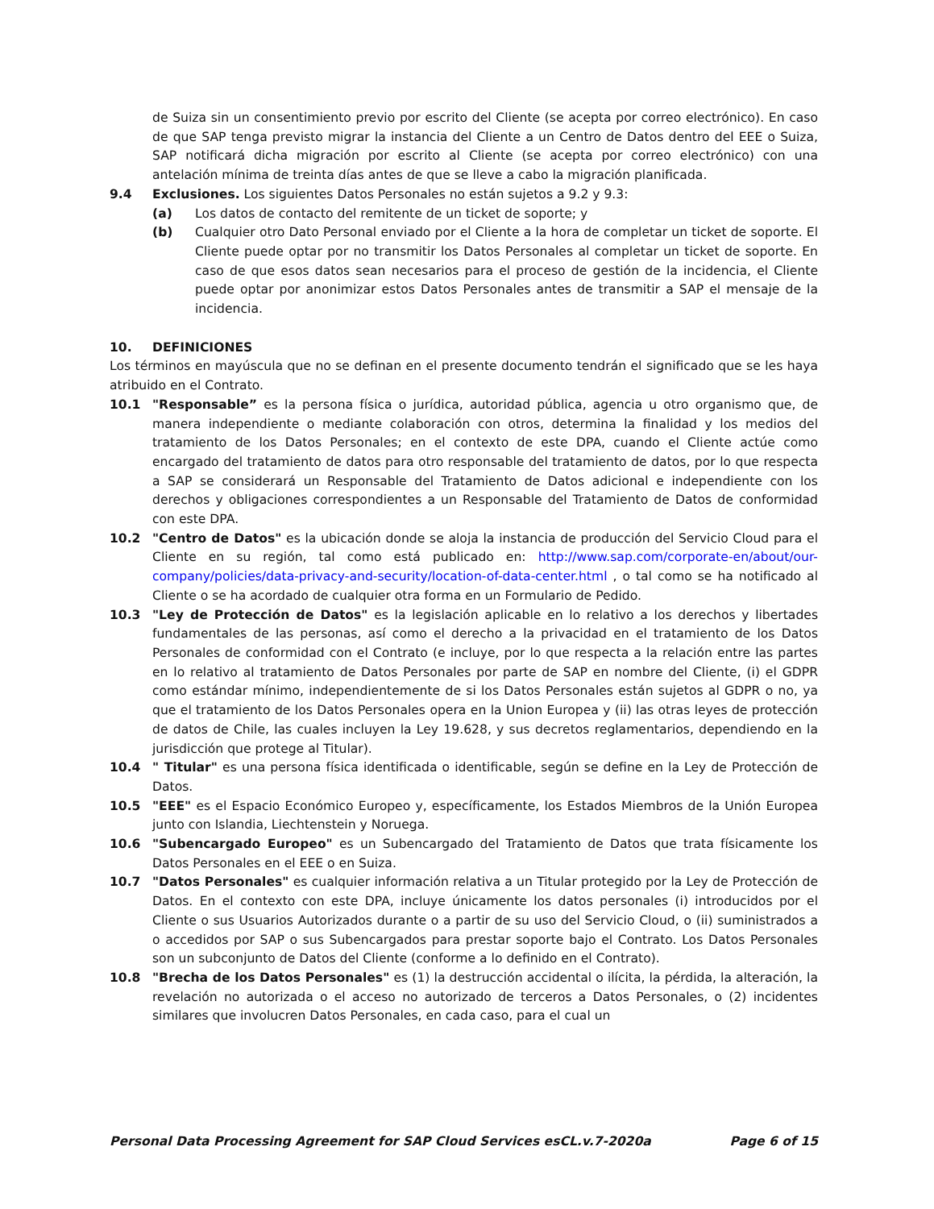de Suiza sin un consentimiento previo por escrito del Cliente (se acepta por correo electrónico). En caso de que SAP tenga previsto migrar la instancia del Cliente a un Centro de Datos dentro del EEE o Suiza, SAP notificará dicha migración por escrito al Cliente (se acepta por correo electrónico) con una antelación mínima de treinta días antes de que se lleve a cabo la migración planificada.
9.4 Exclusiones. Los siguientes Datos Personales no están sujetos a 9.2 y 9.3:
(a) Los datos de contacto del remitente de un ticket de soporte; y
(b) Cualquier otro Dato Personal enviado por el Cliente a la hora de completar un ticket de soporte. El Cliente puede optar por no transmitir los Datos Personales al completar un ticket de soporte. En caso de que esos datos sean necesarios para el proceso de gestión de la incidencia, el Cliente puede optar por anonimizar estos Datos Personales antes de transmitir a SAP el mensaje de la incidencia.
10. DEFINICIONES
Los términos en mayúscula que no se definan en el presente documento tendrán el significado que se les haya atribuido en el Contrato.
10.1 "Responsable” es la persona física o jurídica, autoridad pública, agencia u otro organismo que, de manera independiente o mediante colaboración con otros, determina la finalidad y los medios del tratamiento de los Datos Personales; en el contexto de este DPA, cuando el Cliente actúe como encargado del tratamiento de datos para otro responsable del tratamiento de datos, por lo que respecta a SAP se considerará un Responsable del Tratamiento de Datos adicional e independiente con los derechos y obligaciones correspondientes a un Responsable del Tratamiento de Datos de conformidad con este DPA.
10.2 "Centro de Datos" es la ubicación donde se aloja la instancia de producción del Servicio Cloud para el Cliente en su región, tal como está publicado en: http://www.sap.com/corporate-en/about/our-company/policies/data-privacy-and-security/location-of-data-center.html , o tal como se ha notificado al Cliente o se ha acordado de cualquier otra forma en un Formulario de Pedido.
10.3 "Ley de Protección de Datos" es la legislación aplicable en lo relativo a los derechos y libertades fundamentales de las personas, así como el derecho a la privacidad en el tratamiento de los Datos Personales de conformidad con el Contrato (e incluye, por lo que respecta a la relación entre las partes en lo relativo al tratamiento de Datos Personales por parte de SAP en nombre del Cliente, (i) el GDPR como estándar mínimo, independientemente de si los Datos Personales están sujetos al GDPR o no, ya que el tratamiento de los Datos Personales opera en la Union Europea y (ii) las otras leyes de protección de datos de Chile, las cuales incluyen la Ley 19.628, y sus decretos reglamentarios, dependiendo en la jurisdicción que protege al Titular).
10.4 " Titular" es una persona física identificada o identificable, según se define en la Ley de Protección de Datos.
10.5 "EEE" es el Espacio Económico Europeo y, específicamente, los Estados Miembros de la Unión Europea junto con Islandia, Liechtenstein y Noruega.
10.6 "Subencargado Europeo" es un Subencargado del Tratamiento de Datos que trata físicamente los Datos Personales en el EEE o en Suiza.
10.7 "Datos Personales" es cualquier información relativa a un Titular protegido por la Ley de Protección de Datos. En el contexto con este DPA, incluye únicamente los datos personales (i) introducidos por el Cliente o sus Usuarios Autorizados durante o a partir de su uso del Servicio Cloud, o (ii) suministrados a o accedidos por SAP o sus Subencargados para prestar soporte bajo el Contrato. Los Datos Personales son un subconjunto de Datos del Cliente (conforme a lo definido en el Contrato).
10.8 "Brecha de los Datos Personales" es (1) la destrucción accidental o ilícita, la pérdida, la alteración, la revelación no autorizada o el acceso no autorizado de terceros a Datos Personales, o (2) incidentes similares que involucren Datos Personales, en cada caso, para el cual un
Personal Data Processing Agreement for SAP Cloud Services esCL.v.7-2020a Page 6 of 15